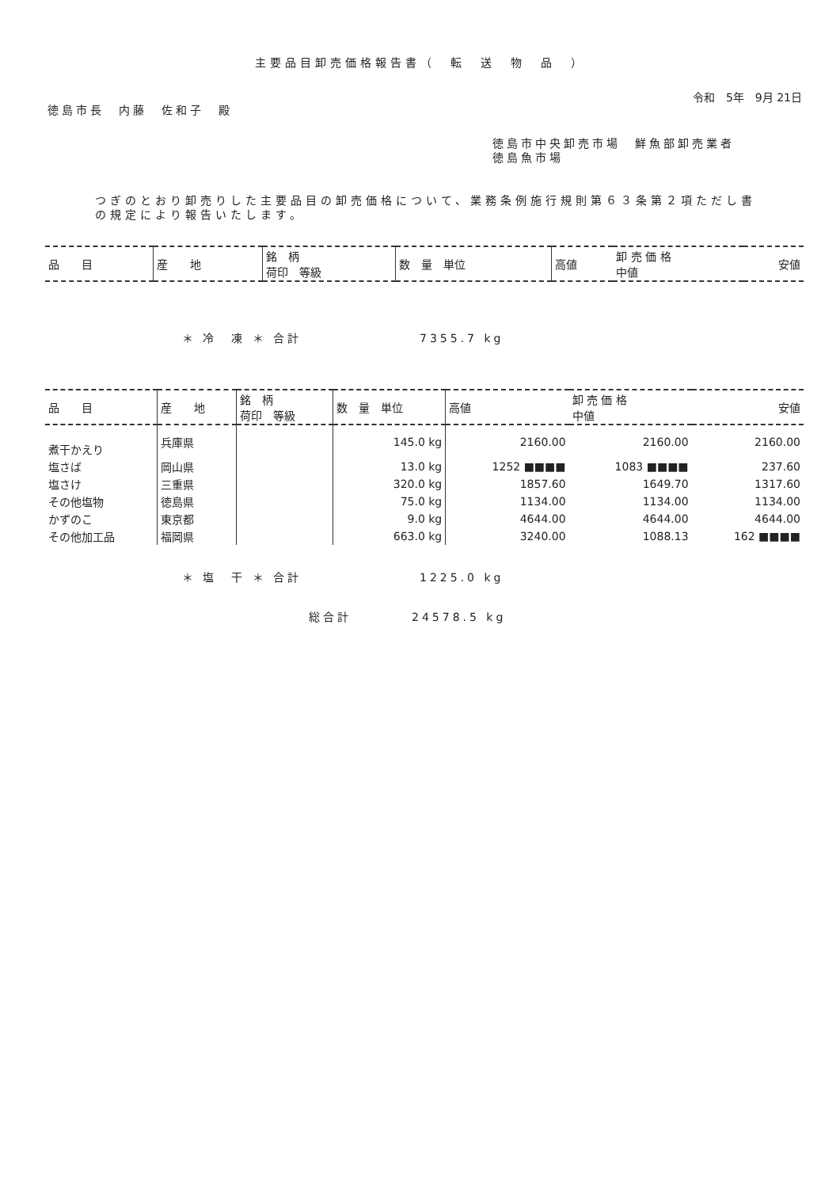主要品目卸売価格報告書（　転　送　物　品　）
令和　5年　9月 21日
徳島市長　内藤　佐和子　殿
徳島市中央卸売市場　鮮魚部卸売業者
徳島魚市場
つぎのとおり卸売りした主要品目の卸売価格について、業務条例施行規則第６３条第２項ただし書の規定により報告いたします。
| 品 目 | 産 地 | 銘 柄 荷印 等級 | 数 量 単位 | 高値 | 卸 売 価 格 中値 | 安値 |
| --- | --- | --- | --- | --- | --- | --- |
＊ 冷　凍 ＊ 合計 7355.7 kg
| 品 目 | 産 地 | 銘 柄 荷印 等級 | 数 量 単位 | 高値 | 卸 売 価 格 中値 | 安値 |
| --- | --- | --- | --- | --- | --- | --- |
| 煮干かえり | 兵庫県 | | 145.0 kg | 2160.00 | 2160.00 | 2160.00 |
| 塩さば | 岡山県 | | 13.0 kg | 1252 ■■■■ | 1083 ■■■■ | 237.60 |
| 塩さけ | 三重県 | | 320.0 kg | 1857.60 | 1649.70 | 1317.60 |
| その他塩物 | 徳島県 | | 75.0 kg | 1134.00 | 1134.00 | 1134.00 |
| かずのこ | 東京都 | | 9.0 kg | 4644.00 | 4644.00 | 4644.00 |
| その他加工品 | 福岡県 | | 663.0 kg | 3240.00 | 1088.13 | 162 ■■■■ |
＊ 塩　干 ＊ 合計 1225.0 kg
総合計 24578.5 kg